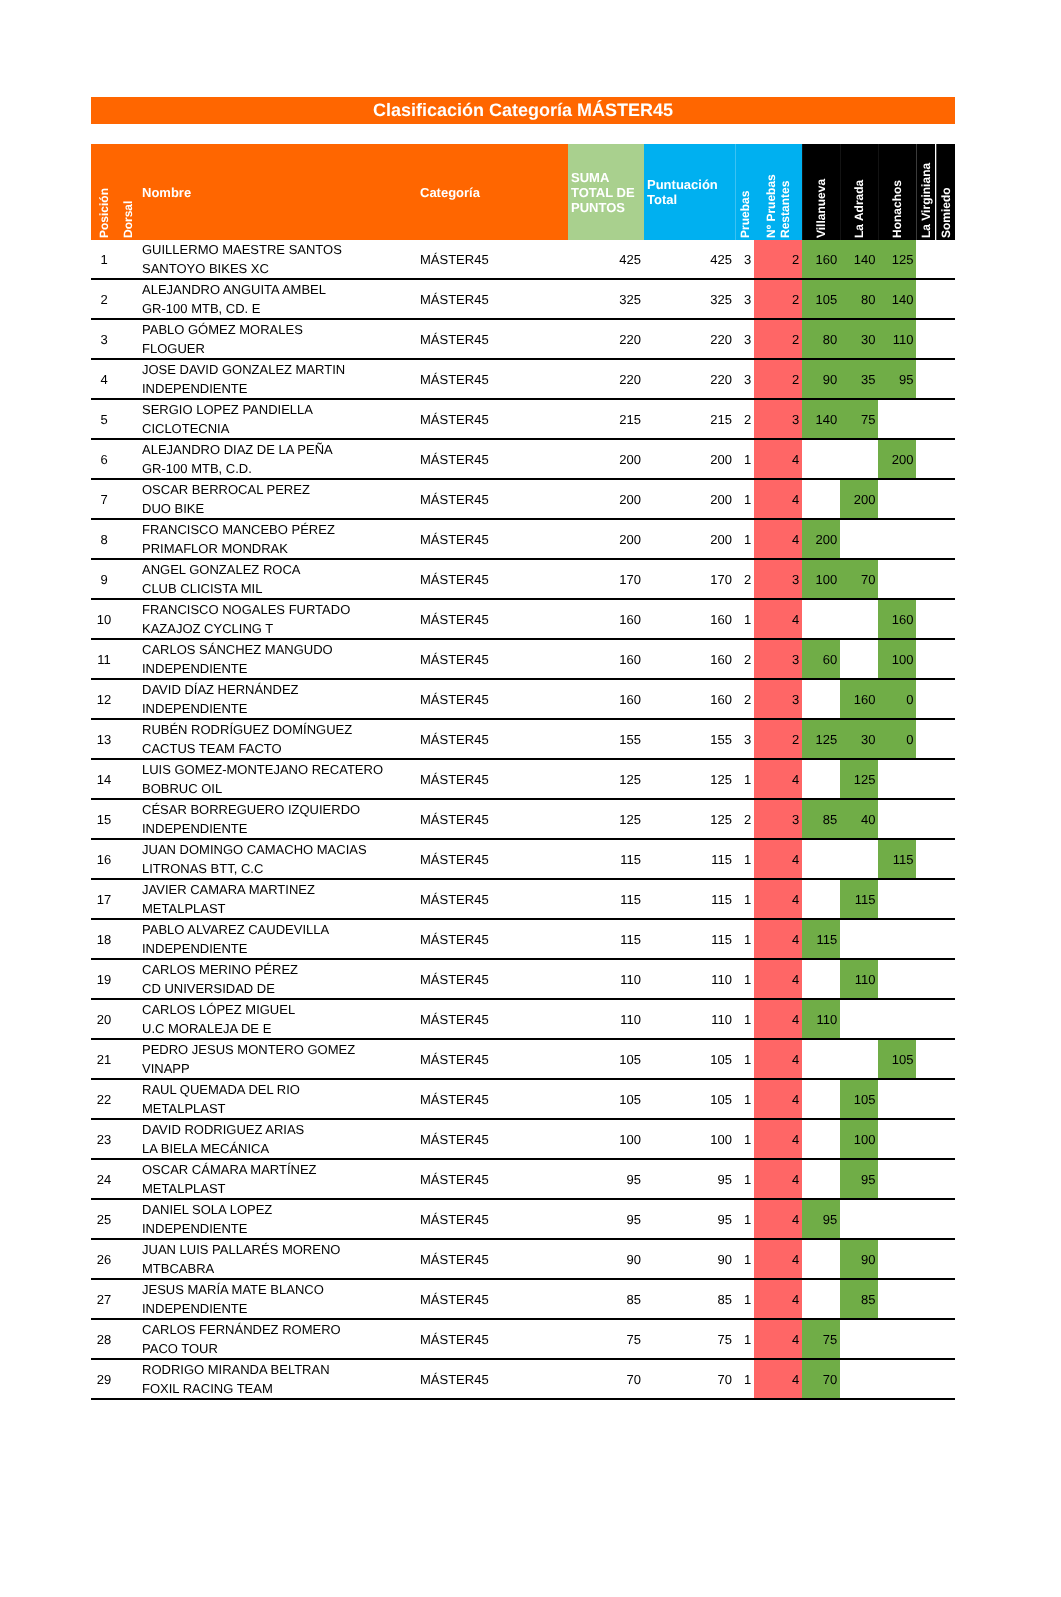Clasificación Categoría MÁSTER45
| Posición | Dorsal | Nombre | Categoría | SUMA TOTAL DE PUNTOS | Puntuación Total | Pruebas | Nº Pruebas Restantes | Villanueva | La Adrada | Honachos | La Virginiana | Somiedo |
| --- | --- | --- | --- | --- | --- | --- | --- | --- | --- | --- | --- | --- |
| 1 | | GUILLERMO MAESTRE SANTOS SANTOYO BIKES XC | MÁSTER45 | 425 | 425 | 3 | 2 | 160 | 140 | 125 | | |
| 2 | | ALEJANDRO ANGUITA AMBEL GR-100 MTB, CD. E | MÁSTER45 | 325 | 325 | 3 | 2 | 105 | 80 | 140 | | |
| 3 | | PABLO GÓMEZ MORALES FLOGUER | MÁSTER45 | 220 | 220 | 3 | 2 | 80 | 30 | 110 | | |
| 4 | | JOSE DAVID GONZALEZ MARTIN INDEPENDIENTE | MÁSTER45 | 220 | 220 | 3 | 2 | 90 | 35 | 95 | | |
| 5 | | SERGIO LOPEZ PANDIELLA CICLOTECNIA | MÁSTER45 | 215 | 215 | 2 | 3 | 140 | 75 | | | |
| 6 | | ALEJANDRO DIAZ DE LA PEÑA GR-100 MTB, C.D. | MÁSTER45 | 200 | 200 | 1 | 4 | | | 200 | | |
| 7 | | OSCAR BERROCAL PEREZ DUO BIKE | MÁSTER45 | 200 | 200 | 1 | 4 | | 200 | | | |
| 8 | | FRANCISCO MANCEBO PÉREZ PRIMAFLOR MONDRAK | MÁSTER45 | 200 | 200 | 1 | 4 | 200 | | | | |
| 9 | | ANGEL GONZALEZ ROCA CLUB CLICISTA MIL | MÁSTER45 | 170 | 170 | 2 | 3 | 100 | 70 | | | |
| 10 | | FRANCISCO NOGALES FURTADO KAZAJOZ CYCLING T | MÁSTER45 | 160 | 160 | 1 | 4 | | | 160 | | |
| 11 | | CARLOS SÁNCHEZ MANGUDO INDEPENDIENTE | MÁSTER45 | 160 | 160 | 2 | 3 | 60 | | 100 | | |
| 12 | | DAVID DÍAZ HERNÁNDEZ INDEPENDIENTE | MÁSTER45 | 160 | 160 | 2 | 3 | | 160 | 0 | | |
| 13 | | RUBÉN RODRÍGUEZ DOMÍNGUEZ CACTUS TEAM FACTO | MÁSTER45 | 155 | 155 | 3 | 2 | 125 | 30 | 0 | | |
| 14 | | LUIS GOMEZ-MONTEJANO RECATERO BOBRUC OIL | MÁSTER45 | 125 | 125 | 1 | 4 | | 125 | | | |
| 15 | | CÉSAR BORREGUERO IZQUIERDO INDEPENDIENTE | MÁSTER45 | 125 | 125 | 2 | 3 | 85 | 40 | | | |
| 16 | | JUAN DOMINGO CAMACHO MACIAS LITRONAS BTT, C.C | MÁSTER45 | 115 | 115 | 1 | 4 | | | 115 | | |
| 17 | | JAVIER CAMARA MARTINEZ METALPLAST | MÁSTER45 | 115 | 115 | 1 | 4 | | 115 | | | |
| 18 | | PABLO ALVAREZ CAUDEVILLA INDEPENDIENTE | MÁSTER45 | 115 | 115 | 1 | 4 | 115 | | | | |
| 19 | | CARLOS MERINO PÉREZ CD UNIVERSIDAD DE | MÁSTER45 | 110 | 110 | 1 | 4 | | 110 | | | |
| 20 | | CARLOS LÓPEZ MIGUEL U.C MORALEJA DE E | MÁSTER45 | 110 | 110 | 1 | 4 | 110 | | | | |
| 21 | | PEDRO JESUS MONTERO GOMEZ VINAPP | MÁSTER45 | 105 | 105 | 1 | 4 | | | 105 | | |
| 22 | | RAUL QUEMADA DEL RIO METALPLAST | MÁSTER45 | 105 | 105 | 1 | 4 | | 105 | | | |
| 23 | | DAVID RODRIGUEZ ARIAS LA BIELA MECÁNICA | MÁSTER45 | 100 | 100 | 1 | 4 | | 100 | | | |
| 24 | | OSCAR CÁMARA MARTÍNEZ METALPLAST | MÁSTER45 | 95 | 95 | 1 | 4 | | 95 | | | |
| 25 | | DANIEL SOLA LOPEZ INDEPENDIENTE | MÁSTER45 | 95 | 95 | 1 | 4 | 95 | | | | |
| 26 | | JUAN LUIS PALLARÉS MORENO MTBCABRA | MÁSTER45 | 90 | 90 | 1 | 4 | | 90 | | | |
| 27 | | JESUS MARÍA MATE BLANCO INDEPENDIENTE | MÁSTER45 | 85 | 85 | 1 | 4 | | 85 | | | |
| 28 | | CARLOS FERNÁNDEZ ROMERO PACO TOUR | MÁSTER45 | 75 | 75 | 1 | 4 | 75 | | | | |
| 29 | | RODRIGO MIRANDA BELTRAN FOXIL RACING TEAM | MÁSTER45 | 70 | 70 | 1 | 4 | 70 | | | | |